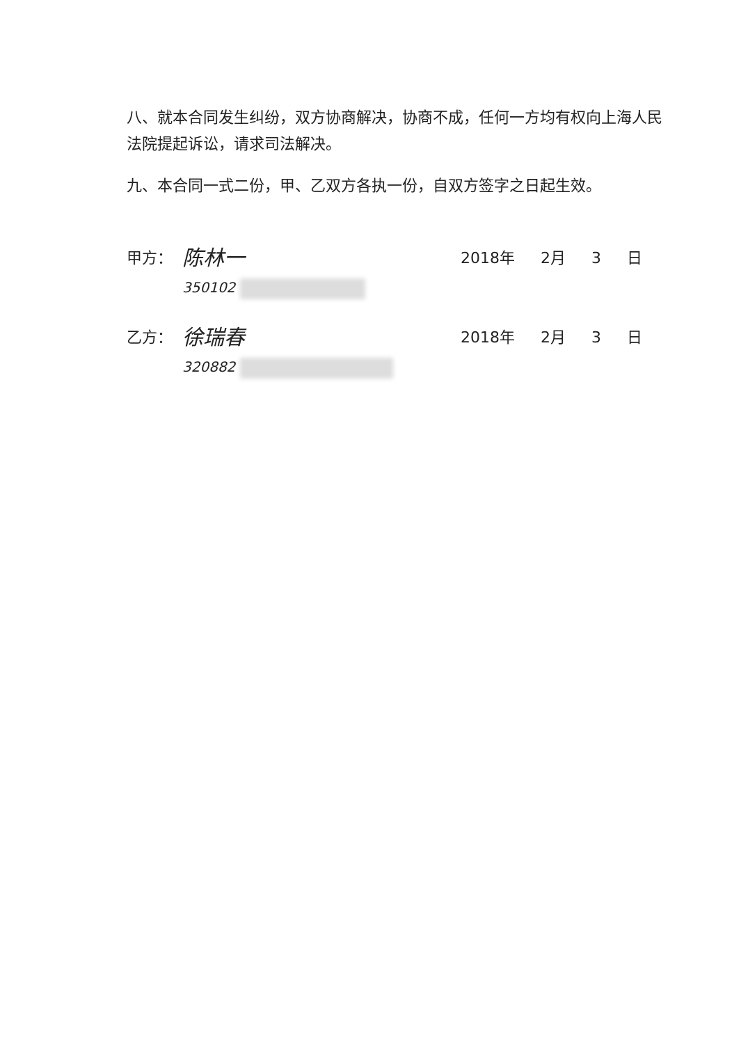八、就本合同发生纠纷，双方协商解决，协商不成，任何一方均有权向上海人民法院提起诉讼，请求司法解决。
九、本合同一式二份，甲、乙双方各执一份，自双方签字之日起生效。
甲方： 陈林一 2018年 2月 3 日
350102
乙方： 徐瑞春 2018年 2月 3 日
320882